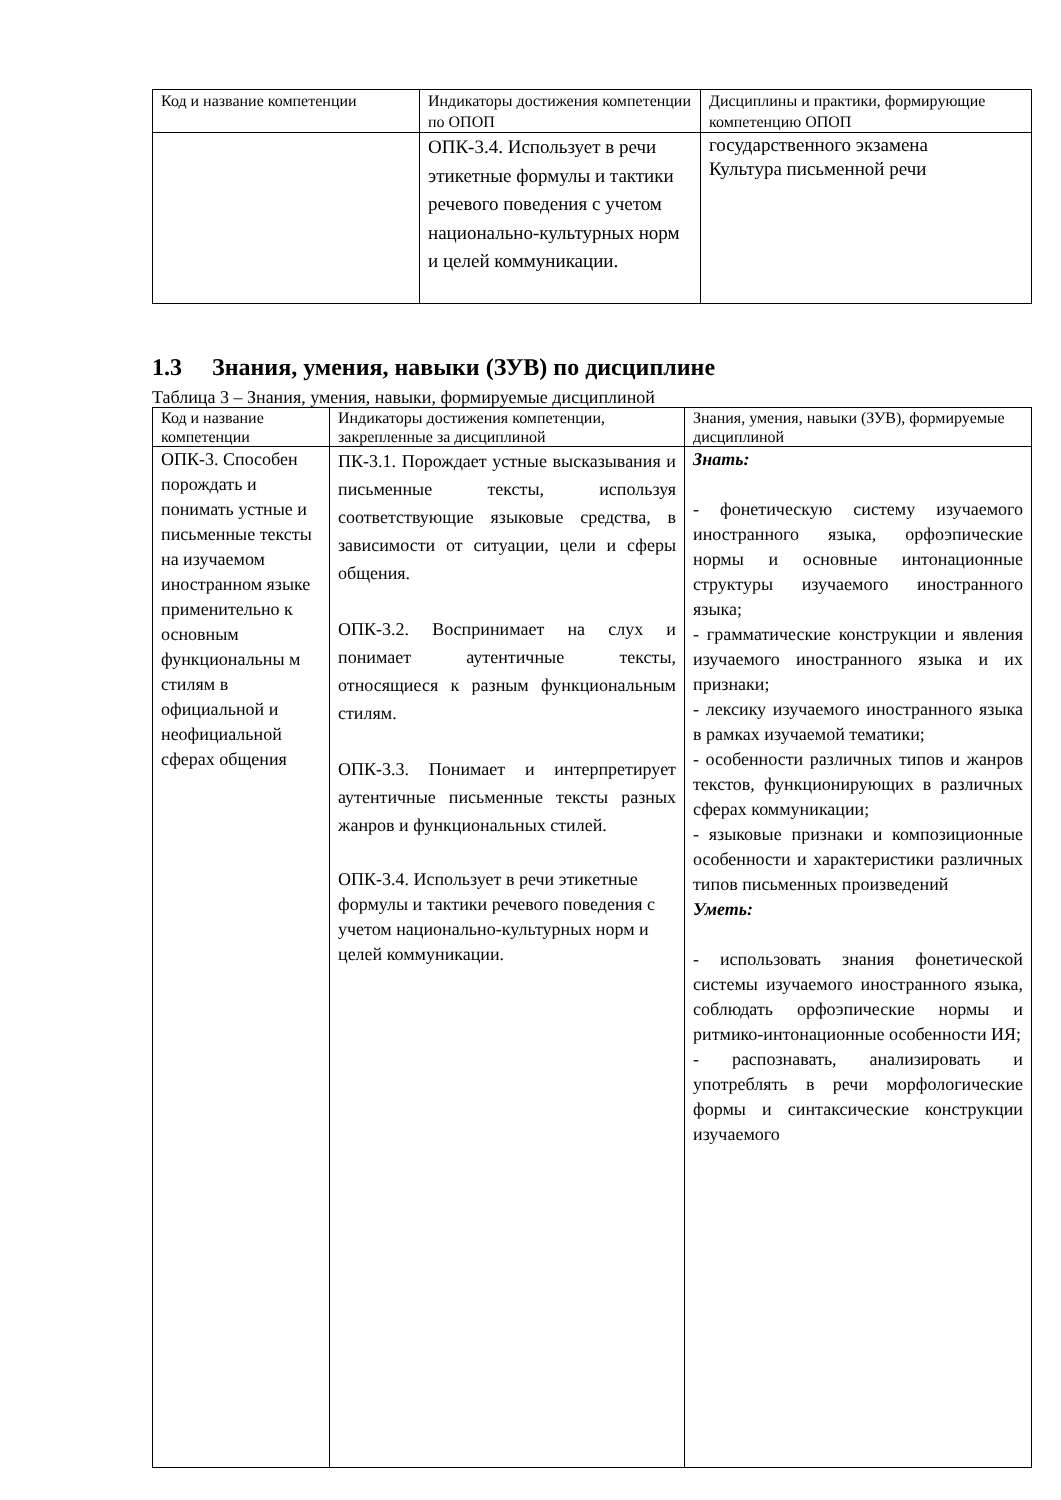| Код и название компетенции | Индикаторы достижения компетенции по ОПОП | Дисциплины и практики, формирующие компетенцию ОПОП |
| --- | --- | --- |
| | ОПК-3.4. Использует в речи этикетные формулы и тактики речевого поведения с учетом национально-культурных норм и целей коммуникации. | государственного экзамена Культура письменной речи |
1.3 Знания, умения, навыки (ЗУВ) по дисциплине
Таблица 3 – Знания, умения, навыки, формируемые дисциплиной
| Код и название компетенции | Индикаторы достижения компетенции, закрепленные за дисциплиной | Знания, умения, навыки (ЗУВ), формируемые дисциплиной |
| --- | --- | --- |
| ОПК-3. Способен порождать и понимать устные и письменные тексты на изучаемом иностранном языке применительно к основным функциональны м стилям в официальной и неофициальной сферах общения | ПК-3.1. Порождает устные высказывания и письменные тексты, используя соответствующие языковые средства, в зависимости от ситуации, цели и сферы общения. ОПК-3.2. Воспринимает на слух и понимает аутентичные тексты, относящиеся к разным функциональным стилям. ОПК-3.3. Понимает и интерпретирует аутентичные письменные тексты разных жанров и функциональных стилей. ОПК-3.4. Использует в речи этикетные формулы и тактики речевого поведения с учетом национально-культурных норм и целей коммуникации. | Знать: - фонетическую систему изучаемого иностранного языка, орфоэпические нормы и основные интонационные структуры изучаемого иностранного языка; - грамматические конструкции и явления изучаемого иностранного языка и их признаки; - лексику изучаемого иностранного языка в рамках изучаемой тематики; - особенности различных типов и жанров текстов, функционирующих в различных сферах коммуникации; - языковые признаки и композиционные особенности и характеристики различных типов письменных произведений Уметь: - использовать знания фонетической системы изучаемого иностранного языка, соблюдать орфоэпические нормы и ритмико-интонационные особенности ИЯ; - распознавать, анализировать и употреблять в речи морфологические формы и синтаксические конструкции изучаемого |